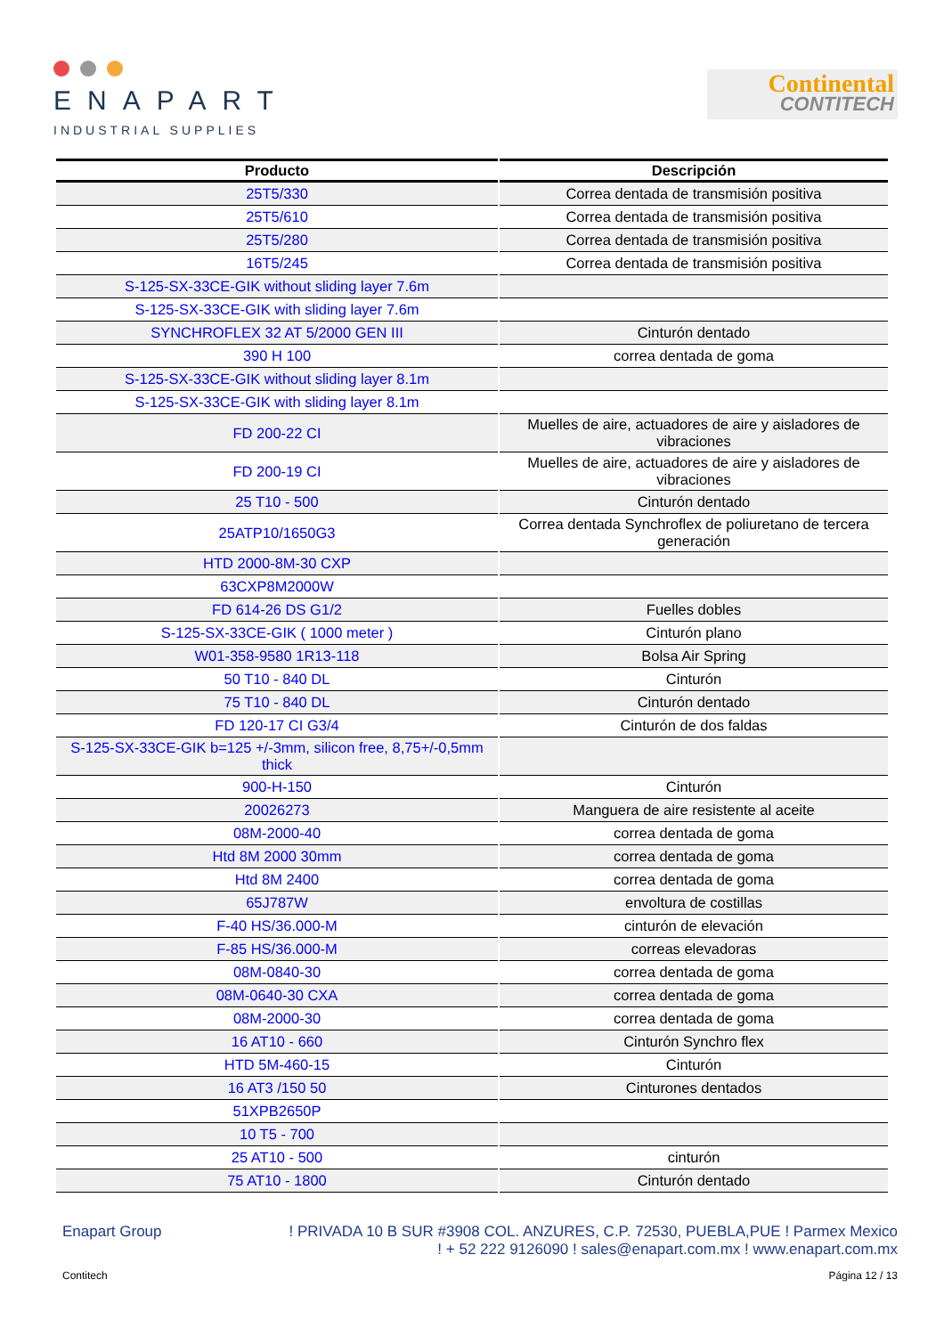ENAPART
INDUSTRIAL SUPPLIES
Continental
CONTITECH
| Producto | Descripción |
| --- | --- |
| 25T5/330 | Correa dentada de transmisión positiva |
| 25T5/610 | Correa dentada de transmisión positiva |
| 25T5/280 | Correa dentada de transmisión positiva |
| 16T5/245 | Correa dentada de transmisión positiva |
| S-125-SX-33CE-GIK without sliding layer 7.6m | |
| S-125-SX-33CE-GIK with sliding layer 7.6m | |
| SYNCHROFLEX 32 AT 5/2000 GEN III | Cinturón dentado |
| 390 H 100 | correa dentada de goma |
| S-125-SX-33CE-GIK without sliding layer 8.1m | |
| S-125-SX-33CE-GIK with sliding layer 8.1m | |
| FD 200-22 CI | Muelles de aire, actuadores de aire y aisladores de vibraciones |
| FD 200-19 CI | Muelles de aire, actuadores de aire y aisladores de vibraciones |
| 25 T10 - 500 | Cinturón dentado |
| 25ATP10/1650G3 | Correa dentada Synchroflex de poliuretano de tercera generación |
| HTD 2000-8M-30 CXP | |
| 63CXP8M2000W | |
| FD 614-26 DS G1/2 | Fuelles dobles |
| S-125-SX-33CE-GIK ( 1000 meter ) | Cinturón plano |
| W01-358-9580 1R13-118 | Bolsa Air Spring |
| 50 T10 - 840 DL | Cinturón |
| 75 T10 - 840 DL | Cinturón dentado |
| FD 120-17 CI G3/4 | Cinturón de dos faldas |
| S-125-SX-33CE-GIK b=125 +/-3mm, silicon free, 8,75+/-0,5mm thick | |
| 900-H-150 | Cinturón |
| 20026273 | Manguera de aire resistente al aceite |
| 08M-2000-40 | correa dentada de goma |
| Htd 8M 2000 30mm | correa dentada de goma |
| Htd 8M 2400 | correa dentada de goma |
| 65J787W | envoltura de costillas |
| F-40 HS/36.000-M | cinturón de elevación |
| F-85 HS/36.000-M | correas elevadoras |
| 08M-0840-30 | correa dentada de goma |
| 08M-0640-30 CXA | correa dentada de goma |
| 08M-2000-30 | correa dentada de goma |
| 16 AT10 - 660 | Cinturón Synchro flex |
| HTD 5M-460-15 | Cinturón |
| 16 AT3 /150 50 | Cinturones dentados |
| 51XPB2650P | |
| 10 T5 - 700 | |
| 25 AT10 - 500 | cinturón |
| 75 AT10 - 1800 | Cinturón dentado |
Enapart Group ! PRIVADA 10 B SUR #3908 COL. ANZURES, C.P. 72530, PUEBLA,PUE ! Parmex Mexico
! + 52 222 9126090 ! sales@enapart.com.mx ! www.enapart.com.mx
Contitech Página 12 / 13